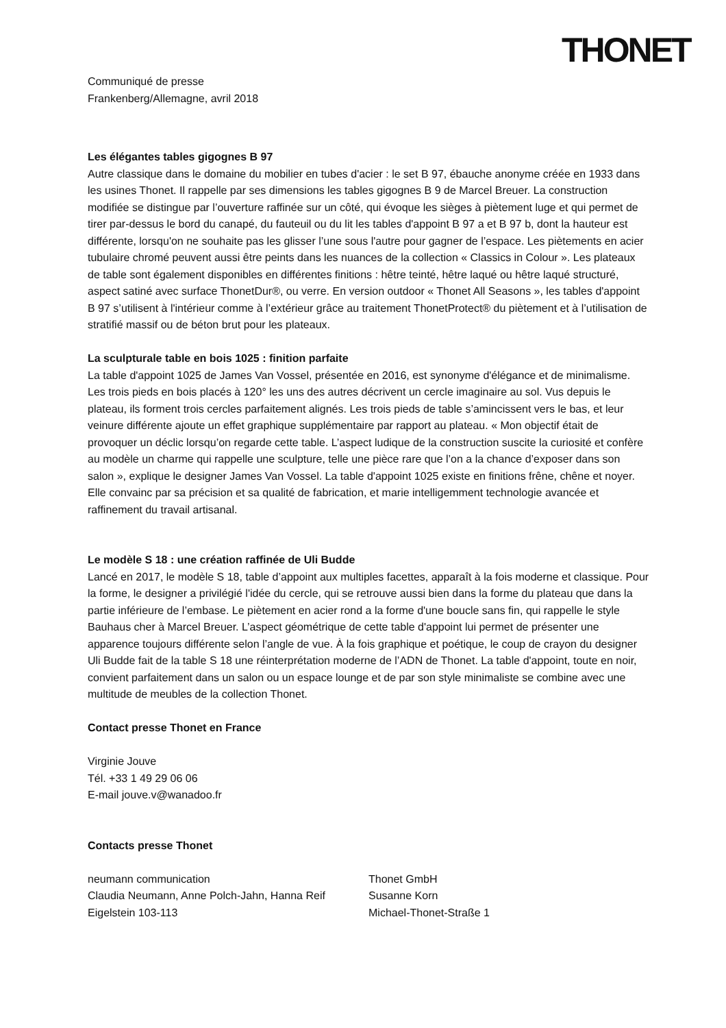THONET
Communiqué de presse
Frankenberg/Allemagne, avril 2018
Les élégantes tables gigognes B 97
Autre classique dans le domaine du mobilier en tubes d'acier : le set B 97, ébauche anonyme créée en 1933 dans les usines Thonet. Il rappelle par ses dimensions les tables gigognes B 9 de Marcel Breuer. La construction modifiée se distingue par l’ouverture raffinée sur un côté, qui évoque les sièges à piètement luge et qui permet de tirer par-dessus le bord du canapé, du fauteuil ou du lit les tables d'appoint B 97 a et B 97 b, dont la hauteur est différente, lorsqu'on ne souhaite pas les glisser l’une sous l'autre pour gagner de l’espace. Les piètements en acier tubulaire chromé peuvent aussi être peints dans les nuances de la collection « Classics in Colour ». Les plateaux de table sont également disponibles en différentes finitions : hêtre teinté, hêtre laqué ou hêtre laqué structuré, aspect satiné avec surface ThonetDur®, ou verre. En version outdoor « Thonet All Seasons », les tables d'appoint B 97 s’utilisent à l'intérieur comme à l’extérieur grâce au traitement ThonetProtect® du piètement et à l’utilisation de stratifié massif ou de béton brut pour les plateaux.
La sculpturale table en bois 1025 : finition parfaite
La table d'appoint 1025 de James Van Vossel, présentée en 2016, est synonyme d'élégance et de minimalisme. Les trois pieds en bois placés à 120° les uns des autres décrivent un cercle imaginaire au sol. Vus depuis le plateau, ils forment trois cercles parfaitement alignés. Les trois pieds de table s’amincissent vers le bas, et leur veinure différente ajoute un effet graphique supplémentaire par rapport au plateau. « Mon objectif était de provoquer un déclic lorsqu’on regarde cette table. L’aspect ludique de la construction suscite la curiosité et confère au modèle un charme qui rappelle une sculpture, telle une pièce rare que l’on a la chance d’exposer dans son salon », explique le designer James Van Vossel. La table d'appoint 1025 existe en finitions frêne, chêne et noyer. Elle convainc par sa précision et sa qualité de fabrication, et marie intelligemment technologie avancée et raffinement du travail artisanal.
Le modèle S 18 : une création raffinée de Uli Budde
Lancé en 2017, le modèle S 18, table d’appoint aux multiples facettes, apparaît à la fois moderne et classique. Pour la forme, le designer a privilégié l'idée du cercle, qui se retrouve aussi bien dans la forme du plateau que dans la partie inférieure de l’embase. Le piètement en acier rond a la forme d'une boucle sans fin, qui rappelle le style Bauhaus cher à Marcel Breuer. L’aspect géométrique de cette table d'appoint lui permet de présenter une apparence toujours différente selon l’angle de vue. À la fois graphique et poétique, le coup de crayon du designer Uli Budde fait de la table S 18 une réinterprétation moderne de l’ADN de Thonet. La table d'appoint, toute en noir, convient parfaitement dans un salon ou un espace lounge et de par son style minimaliste se combine avec une multitude de meubles de la collection Thonet.
Contact presse Thonet en France
Virginie Jouve
Tél. +33 1 49 29 06 06
E-mail jouve.v@wanadoo.fr
Contacts presse Thonet
neumann communication
Claudia Neumann, Anne Polch-Jahn, Hanna Reif
Eigelstein 103-113
Thonet GmbH
Susanne Korn
Michael-Thonet-Straße 1